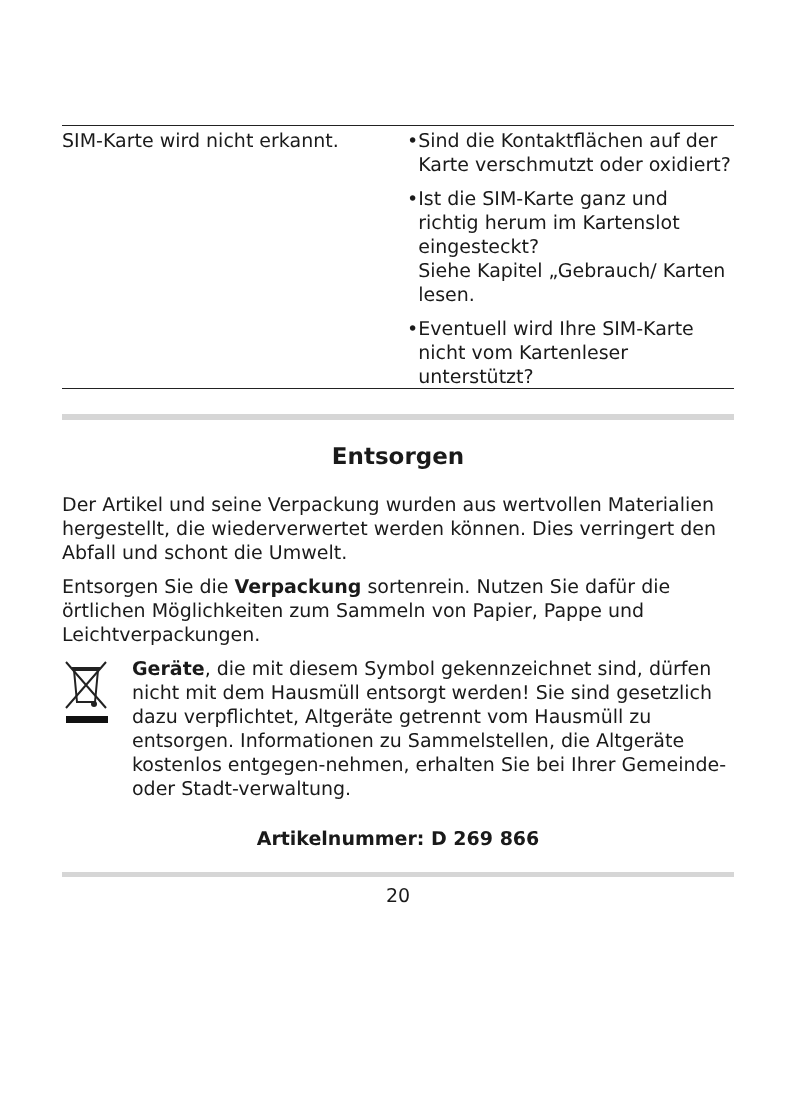| SIM-Karte wird nicht erkannt. | • Sind die Kontaktflächen auf der Karte verschmutzt oder oxidiert? • Ist die SIM-Karte ganz und richtig herum im Kartenslot eingesteckt? Siehe Kapitel „Gebrauch/ Karten lesen. • Eventuell wird Ihre SIM-Karte nicht vom Kartenleser unterstützt? |
Entsorgen
Der Artikel und seine Verpackung wurden aus wertvollen Materialien hergestellt, die wiederverwertet werden können. Dies verringert den Abfall und schont die Umwelt.
Entsorgen Sie die Verpackung sortenrein. Nutzen Sie dafür die örtlichen Möglichkeiten zum Sammeln von Papier, Pappe und Leichtverpackungen.
Geräte, die mit diesem Symbol gekennzeichnet sind, dürfen nicht mit dem Hausmüll entsorgt werden! Sie sind gesetzlich dazu verpflichtet, Altgeräte getrennt vom Hausmüll zu entsorgen. Informationen zu Sammelstellen, die Altgeräte kostenlos entgegen-nehmen, erhalten Sie bei Ihrer Gemeinde- oder Stadt-verwaltung.
Artikelnummer: D 269 866
20